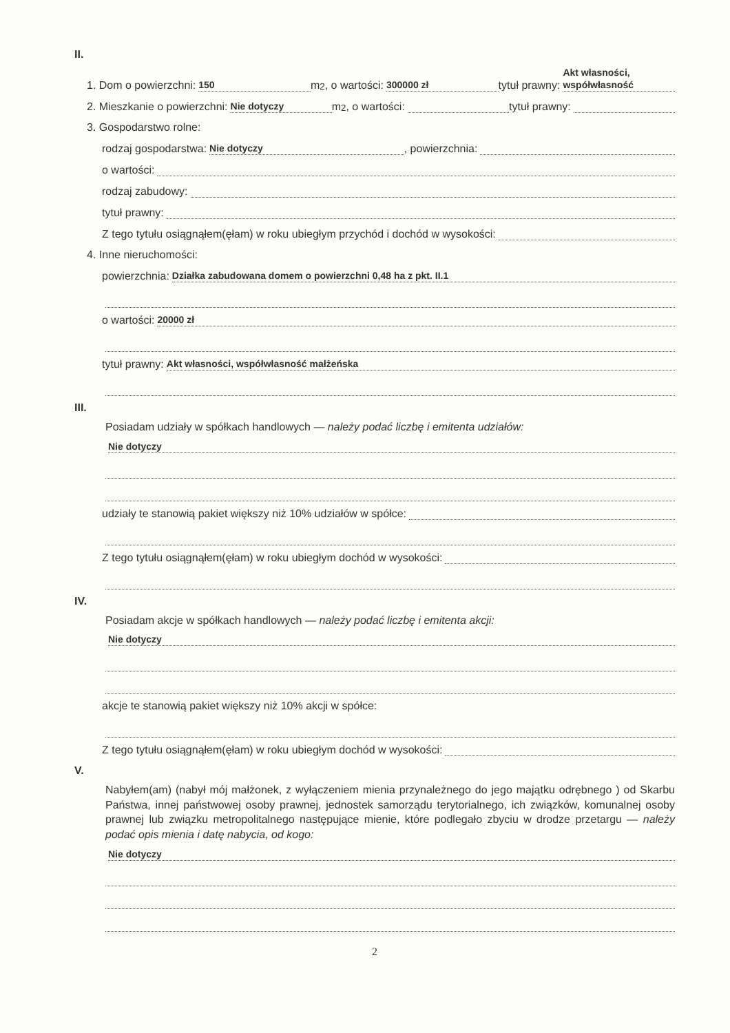II.
1. Dom o powierzchni: 150 m<sup>2</sup>, o wartości: 300000 zł tytuł prawny: Akt własności, współwłasność
2. Mieszkanie o powierzchni: Nie dotyczy m<sup>2</sup>, o wartości: tytuł prawny:
3. Gospodarstwo rolne:
rodzaj gospodarstwa: Nie dotyczy, powierzchnia:
o wartości:
rodzaj zabudowy:
tytuł prawny:
Z tego tytułu osiągnąłem(ęłam) w roku ubiegłym przychód i dochód w wysokości:
4. Inne nieruchomości:
powierzchnia: Działka zabudowana domem o powierzchni 0,48 ha z pkt. II.1
o wartości: 20000 zł
tytuł prawny: Akt własności, współwłasność małżeńska
III.
Posiadam udziały w spółkach handlowych — należy podać liczbę i emitenta udziałów:
Nie dotyczy
udziały te stanowią pakiet większy niż 10% udziałów w spółce:
Z tego tytułu osiągnąłem(ęłam) w roku ubiegłym dochód w wysokości:
IV.
Posiadam akcje w spółkach handlowych — należy podać liczbę i emitenta akcji:
Nie dotyczy
akcje te stanowią pakiet większy niż 10% akcji w spółce:
Z tego tytułu osiągnąłem(ęłam) w roku ubiegłym dochód w wysokości:
V.
Nabyłem(am) (nabył mój małżonek, z wyłączeniem mienia przynależnego do jego majątku odrębnego ) od Skarbu Państwa, innej państwowej osoby prawnej, jednostek samorządu terytorialnego, ich związków, komunalnej osoby prawnej lub związku metropolitalnego następujące mienie, które podlegało zbyciu w drodze przetargu — należy podać opis mienia i datę nabycia, od kogo:
Nie dotyczy
2